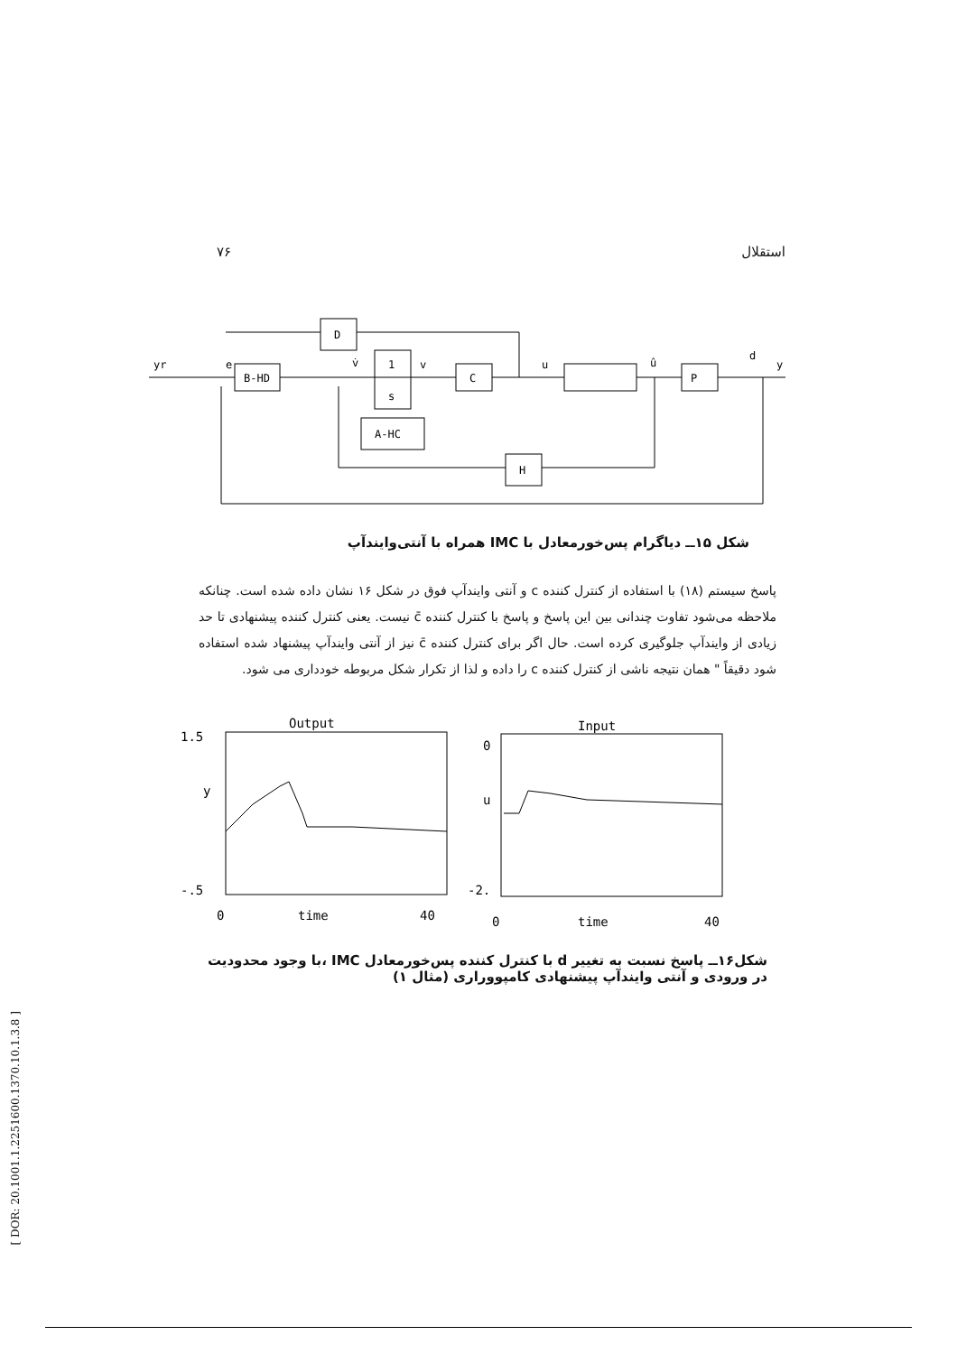۷۶ استقلال
D
B-HD
1
s
C
P
A-HC
H
yr
e
v̇
v
u
û
d
y
شکل ۱۵ــ دیاگرام پس‌خورمعادل با IMC همراه با آنتی‌وایندآپ
پاسخ سیستم (۱۸) با استفاده از کنترل کننده c و آنتی وایندآپ فوق در شکل ۱۶ نشان داده شده است. چنانکه ملاحظه می‌شود تفاوت چندانی بین این پاسخ و پاسخ با کنترل کننده c̄ نیست. یعنی کنترل کننده پیشنهادی تا حد زیادی از وایندآپ جلوگیری کرده است. حال اگر برای کنترل کننده c̄ نیز از آنتی وایندآپ پیشنهاد شده استفاده شود دقیقاً " همان نتیجه ناشی از کنترل کننده c را داده و لذا از تکرار شکل مربوطه خودداری می شود.
Output
Input
1.5
y
-.5
0
u
-2.
0
time
40
0
time
40
شکل۱۶ــ پاسخ نسبت به تغییر d با کنترل کننده پس‌خورمعادل IMC ،با وجود محدودیت در ورودی و آنتی وایندآپ پیشنهادی کامپووراری (مثال ۱)
[ DOR: 20.1001.1.2251600.1370.10.1.3.8 ]